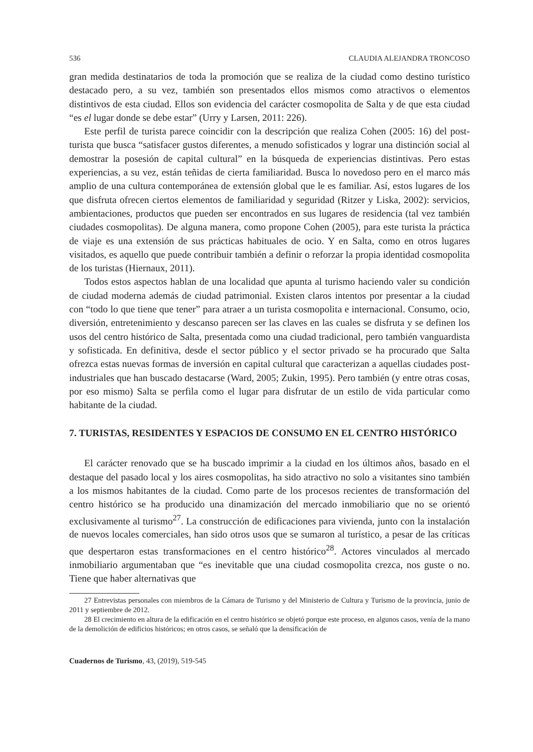536 CLAUDIA ALEJANDRA TRONCOSO
gran medida destinatarios de toda la promoción que se realiza de la ciudad como destino turístico destacado pero, a su vez, también son presentados ellos mismos como atractivos o elementos distintivos de esta ciudad. Ellos son evidencia del carácter cosmopolita de Salta y de que esta ciudad “es el lugar donde se debe estar” (Urry y Larsen, 2011: 226).
Este perfil de turista parece coincidir con la descripción que realiza Cohen (2005: 16) del post-turista que busca “satisfacer gustos diferentes, a menudo sofisticados y lograr una distinción social al demostrar la posesión de capital cultural” en la búsqueda de experiencias distintivas. Pero estas experiencias, a su vez, están teñidas de cierta familiaridad. Busca lo novedoso pero en el marco más amplio de una cultura contemporánea de extensión global que le es familiar. Así, estos lugares de los que disfruta ofrecen ciertos elementos de familiaridad y seguridad (Ritzer y Liska, 2002): servicios, ambientaciones, productos que pueden ser encontrados en sus lugares de residencia (tal vez también ciudades cosmopolitas). De alguna manera, como propone Cohen (2005), para este turista la práctica de viaje es una extensión de sus prácticas habituales de ocio. Y en Salta, como en otros lugares visitados, es aquello que puede contribuir también a definir o reforzar la propia identidad cosmopolita de los turistas (Hiernaux, 2011).
Todos estos aspectos hablan de una localidad que apunta al turismo haciendo valer su condición de ciudad moderna además de ciudad patrimonial. Existen claros intentos por presentar a la ciudad con “todo lo que tiene que tener” para atraer a un turista cosmopolita e internacional. Consumo, ocio, diversión, entretenimiento y descanso parecen ser las claves en las cuales se disfruta y se definen los usos del centro histórico de Salta, presentada como una ciudad tradicional, pero también vanguardista y sofisticada. En definitiva, desde el sector público y el sector privado se ha procurado que Salta ofrezca estas nuevas formas de inversión en capital cultural que caracterizan a aquellas ciudades post-industriales que han buscado destacarse (Ward, 2005; Zukin, 1995). Pero también (y entre otras cosas, por eso mismo) Salta se perfila como el lugar para disfrutar de un estilo de vida particular como habitante de la ciudad.
7. TURISTAS, RESIDENTES Y ESPACIOS DE CONSUMO EN EL CENTRO HISTÓRICO
El carácter renovado que se ha buscado imprimir a la ciudad en los últimos años, basado en el destaque del pasado local y los aires cosmopolitas, ha sido atractivo no solo a visitantes sino también a los mismos habitantes de la ciudad. Como parte de los procesos recientes de transformación del centro histórico se ha producido una dinamización del mercado inmobiliario que no se orientó exclusivamente al turismo<sup>27</sup>. La construcción de edificaciones para vivienda, junto con la instalación de nuevos locales comerciales, han sido otros usos que se sumaron al turístico, a pesar de las críticas que despertaron estas transformaciones en el centro histórico<sup>28</sup>. Actores vinculados al mercado inmobiliario argumentaban que “es inevitable que una ciudad cosmopolita crezca, nos guste o no. Tiene que haber alternativas que
27 Entrevistas personales con miembros de la Cámara de Turismo y del Ministerio de Cultura y Turismo de la provincia, junio de 2011 y septiembre de 2012.
28 El crecimiento en altura de la edificación en el centro histórico se objetó porque este proceso, en algunos casos, venía de la mano de la demolición de edificios históricos; en otros casos, se señaló que la densificación de
Cuadernos de Turismo, 43, (2019), 519-545